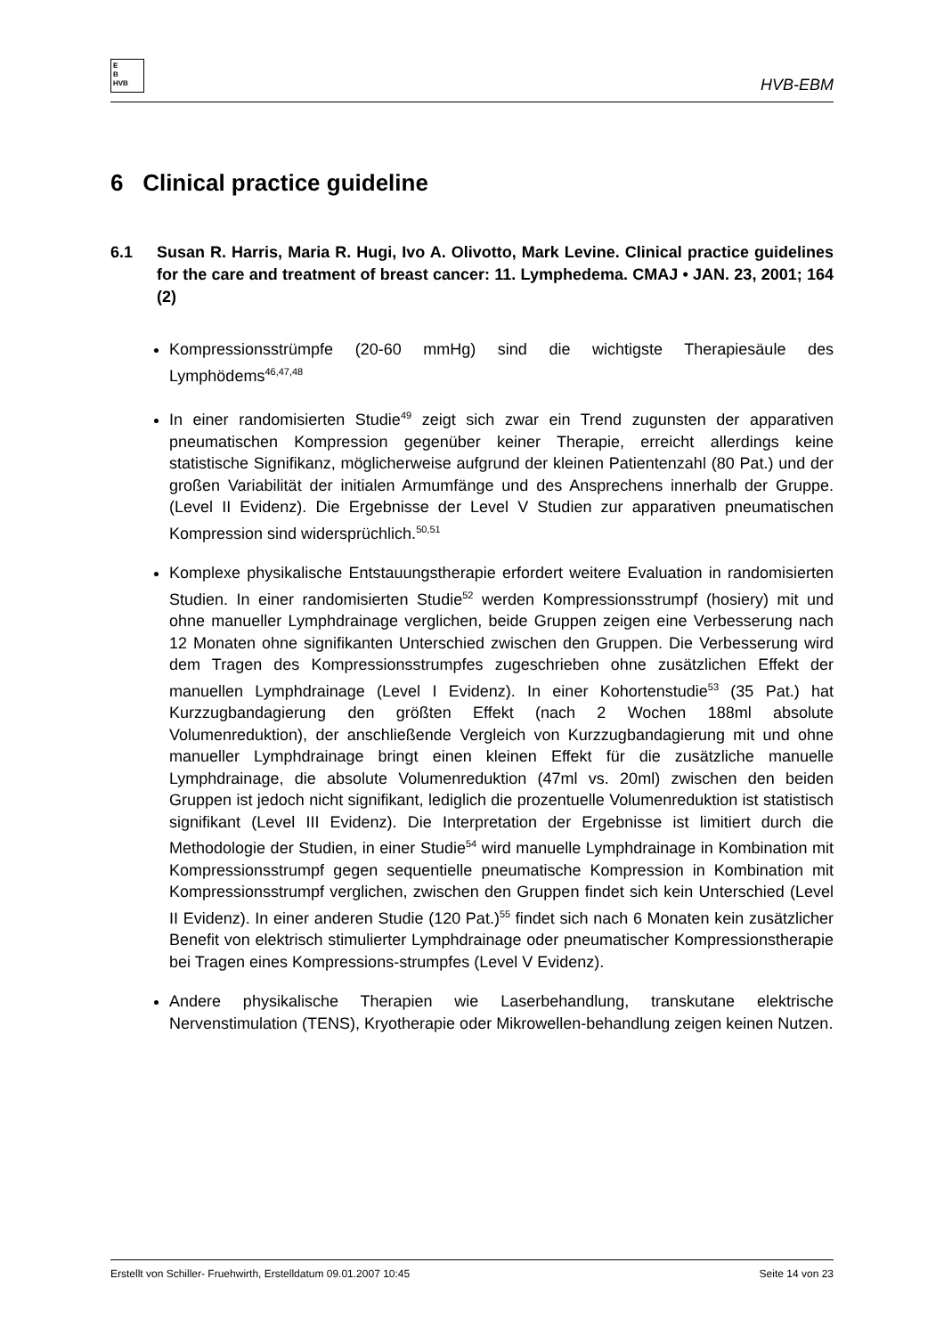E
B
HVB
HVB-EBM
6 Clinical practice guideline
6.1 Susan R. Harris, Maria R. Hugi, Ivo A. Olivotto, Mark Levine. Clinical practice guidelines for the care and treatment of breast cancer: 11. Lymphedema. CMAJ • JAN. 23, 2001; 164 (2)
Kompressionsstrümpfe (20-60 mmHg) sind die wichtigste Therapiesäule des Lymphödems<sup>46,47,48</sup>
In einer randomisierten Studie<sup>49</sup> zeigt sich zwar ein Trend zugunsten der apparativen pneumatischen Kompression gegenüber keiner Therapie, erreicht allerdings keine statistische Signifikanz, möglicherweise aufgrund der kleinen Patientenzahl (80 Pat.) und der großen Variabilität der initialen Armumfänge und des Ansprechens innerhalb der Gruppe. (Level II Evidenz). Die Ergebnisse der Level V Studien zur apparativen pneumatischen Kompression sind widersprüchlich.<sup>50,51</sup>
Komplexe physikalische Entstauungstherapie erfordert weitere Evaluation in randomisierten Studien. In einer randomisierten Studie<sup>52</sup> werden Kompressionsstrumpf (hosiery) mit und ohne manueller Lymphdrainage verglichen, beide Gruppen zeigen eine Verbesserung nach 12 Monaten ohne signifikanten Unterschied zwischen den Gruppen. Die Verbesserung wird dem Tragen des Kompressionsstrumpfes zugeschrieben ohne zusätzlichen Effekt der manuellen Lymphdrainage (Level I Evidenz). In einer Kohortenstudie<sup>53</sup> (35 Pat.) hat Kurzzugbandagierung den größten Effekt (nach 2 Wochen 188ml absolute Volumenreduktion), der anschließende Vergleich von Kurzzugbandagierung mit und ohne manueller Lymphdrainage bringt einen kleinen Effekt für die zusätzliche manuelle Lymphdrainage, die absolute Volumenreduktion (47ml vs. 20ml) zwischen den beiden Gruppen ist jedoch nicht signifikant, lediglich die prozentuelle Volumenreduktion ist statistisch signifikant (Level III Evidenz). Die Interpretation der Ergebnisse ist limitiert durch die Methodologie der Studien, in einer Studie<sup>54</sup> wird manuelle Lymphdrainage in Kombination mit Kompressionsstrumpf gegen sequentielle pneumatische Kompression in Kombination mit Kompressionsstrumpf verglichen, zwischen den Gruppen findet sich kein Unterschied (Level II Evidenz). In einer anderen Studie (120 Pat.)<sup>55</sup> findet sich nach 6 Monaten kein zusätzlicher Benefit von elektrisch stimulierter Lymphdrainage oder pneumatischer Kompressionstherapie bei Tragen eines Kompressions-strumpfes (Level V Evidenz).
Andere physikalische Therapien wie Laserbehandlung, transkutane elektrische Nervenstimulation (TENS), Kryotherapie oder Mikrowellen-behandlung zeigen keinen Nutzen.
Erstellt von Schiller- Fruehwirth, Erstelldatum 09.01.2007 10:45 Seite 14 von 23